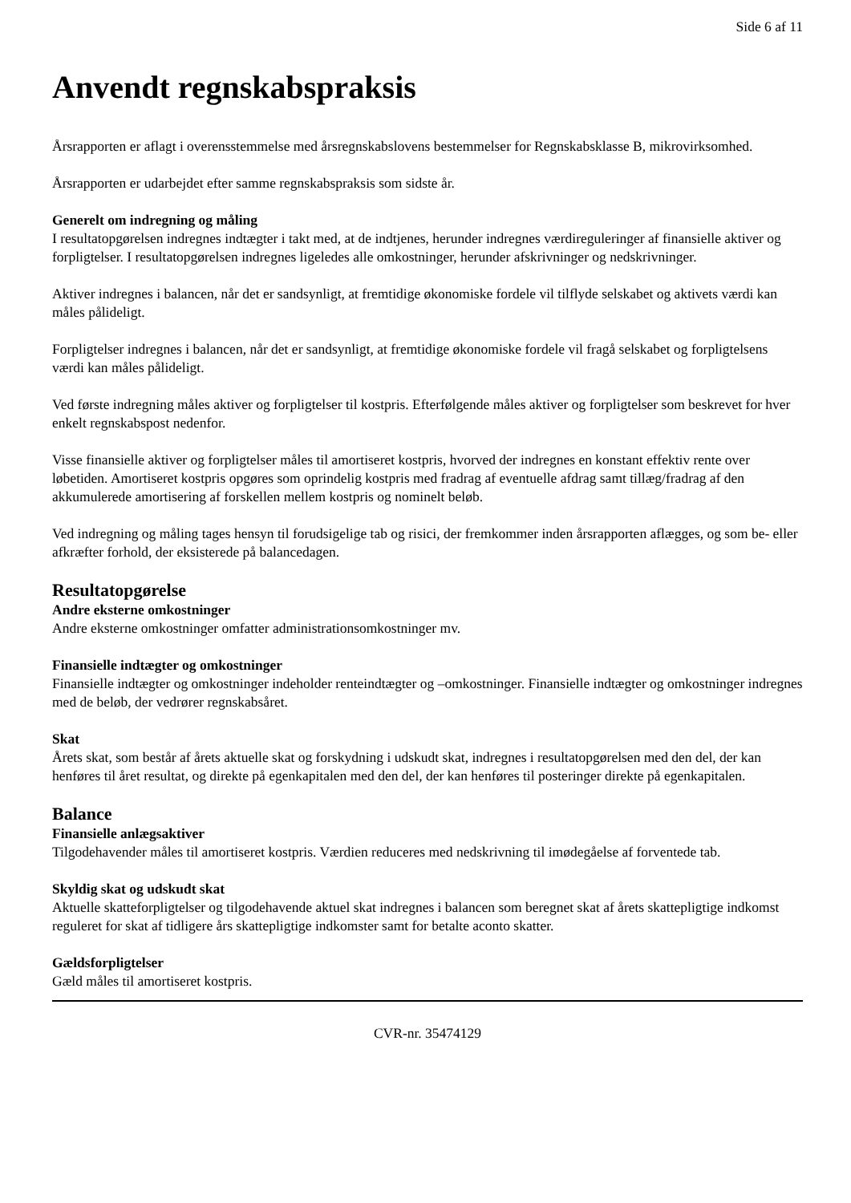Side 6 af 11
Anvendt regnskabspraksis
Årsrapporten er aflagt i overensstemmelse med årsregnskabslovens bestemmelser for Regnskabsklasse B, mikrovirksomhed.
Årsrapporten er udarbejdet efter samme regnskabspraksis som sidste år.
Generelt om indregning og måling
I resultatopgørelsen indregnes indtægter i takt med, at de indtjenes, herunder indregnes værdireguleringer af finansielle aktiver og forpligtelser. I resultatopgørelsen indregnes ligeledes alle omkostninger, herunder afskrivninger og nedskrivninger.
Aktiver indregnes i balancen, når det er sandsynligt, at fremtidige økonomiske fordele vil tilflyde selskabet og aktivets værdi kan måles pålideligt.
Forpligtelser indregnes i balancen, når det er sandsynligt, at fremtidige økonomiske fordele vil fragå selskabet og forpligtelsens værdi kan måles pålideligt.
Ved første indregning måles aktiver og forpligtelser til kostpris. Efterfølgende måles aktiver og forpligtelser som beskrevet for hver enkelt regnskabspost nedenfor.
Visse finansielle aktiver og forpligtelser måles til amortiseret kostpris, hvorved der indregnes en konstant effektiv rente over løbetiden. Amortiseret kostpris opgøres som oprindelig kostpris med fradrag af eventuelle afdrag samt tillæg/fradrag af den akkumulerede amortisering af forskellen mellem kostpris og nominelt beløb.
Ved indregning og måling tages hensyn til forudsigelige tab og risici, der fremkommer inden årsrapporten aflægges, og som be- eller afkræfter forhold, der eksisterede på balancedagen.
Resultatopgørelse
Andre eksterne omkostninger
Andre eksterne omkostninger omfatter administrationsomkostninger mv.
Finansielle indtægter og omkostninger
Finansielle indtægter og omkostninger indeholder renteindtægter og –omkostninger. Finansielle indtægter og omkostninger indregnes med de beløb, der vedrører regnskabsåret.
Skat
Årets skat, som består af årets aktuelle skat og forskydning i udskudt skat, indregnes i resultatopgørelsen med den del, der kan henføres til året resultat, og direkte på egenkapitalen med den del, der kan henføres til posteringer direkte på egenkapitalen.
Balance
Finansielle anlægsaktiver
Tilgodehavender måles til amortiseret kostpris. Værdien reduceres med nedskrivning til imødegåelse af forventede tab.
Skyldig skat og udskudt skat
Aktuelle skatteforpligtelser og tilgodehavende aktuel skat indregnes i balancen som beregnet skat af årets skattepligtige indkomst reguleret for skat af tidligere års skattepligtige indkomster samt for betalte aconto skatter.
Gældsforpligtelser
Gæld måles til amortiseret kostpris.
CVR-nr. 35474129